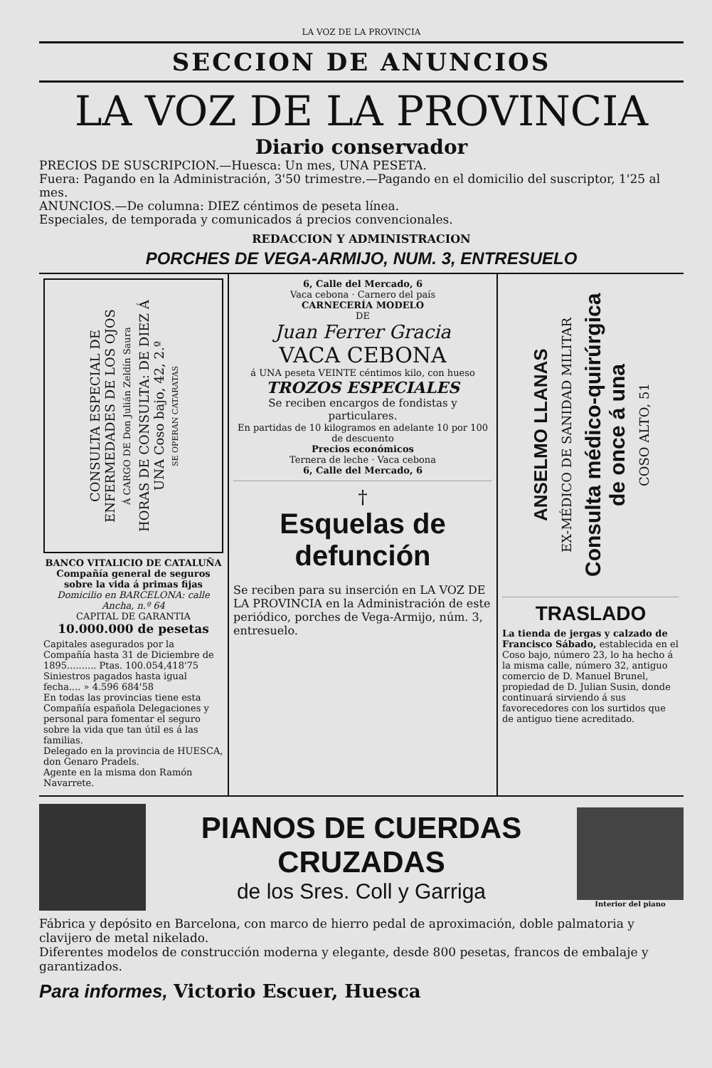LA VOZ DE LA PROVINCIA
SECCION DE ANUNCIOS
LA VOZ DE LA PROVINCIA
Diario conservador
PRECIOS DE SUSCRIPCION.—Huesca: Un mes, UNA PESETA.
Fuera: Pagando en la Administración, 3'50 trimestre.—Pagando en el domicilio del suscriptor, 1'25 al mes.
ANUNCIOS.—De columna: DIEZ céntimos de peseta línea.
Especiales, de temporada y comunicados á precios convencionales.
REDACCION Y ADMINISTRACION
PORCHES DE VEGA-ARMIJO, NUM. 3, ENTRESUELO
CONSULTA ESPECIAL DE ENFERMEDADES DE LOS OJOS
Á CARGO DE Don Julián Zeldín Saura
HORAS DE CONSULTA: DE DIEZ Á UNA Coso bajo, 42, 2.º
SE OPERAN CATARATAS
BANCO VITALICIO DE CATALUÑA
Compañía general de seguros sobre la vida á primas fijas
Domicilio en BARCELONA: calle Ancha, n.º 64
CAPITAL DE GARANTIA
10.000.000 de pesetas
Capitales asegurados por la Compañía hasta 31 de Diciembre de 1895.......... Ptas. 100.054,418'75
Siniestros pagados hasta igual fecha.... » 4.596 684'58
En todas las provincias tiene esta Compañía española Delegaciones y personal para fomentar el seguro sobre la vida que tan útil es á las familias.
Delegado en la provincia de HUESCA, don Genaro Pradels.
Agente en la misma don Ramón Navarrete.
6, Calle del Mercado, 6
Vaca cebona · Carnero del país
CARNECERÍA MODELO
DE
Juan Ferrer Gracia
VACA CEBONA
á UNA peseta VEINTE céntimos kilo, con hueso
TROZOS ESPECIALES
Se reciben encargos de fondistas y particulares.
En partidas de 10 kilogramos en adelante 10 por 100 de descuento
Precios económicos
Ternera de leche · Vaca cebona
6, Calle del Mercado, 6
†
Esquelas de defunción
Se reciben para su inserción en LA VOZ DE LA PROVINCIA en la Administración de este periódico, porches de Vega-Armijo, núm. 3, entresuelo.
ANSELMO LLANAS
EX-MÉDICO DE SANIDAD MILITAR
Consulta médico-quirúrgica de once á una
COSO ALTO, 51
TRASLADO
La tienda de jergas y calzado de Francisco Sábado, establecida en el Coso bajo, número 23, lo ha hecho á la misma calle, número 32, antiguo comercio de D. Manuel Brunel, propiedad de D. Julian Susin, donde continuará sirviendo á sus favorecedores con los surtidos que de antiguo tiene acreditado.
PIANOS DE CUERDAS CRUZADAS
de los Sres. Coll y Garriga
Interior del piano
Fábrica y depósito en Barcelona, con marco de hierro pedal de aproximación, doble palmatoria y clavijero de metal nikelado.
Diferentes modelos de construcción moderna y elegante, desde 800 pesetas, francos de embalaje y garantizados.
Para informes, Victorio Escuer, Huesca